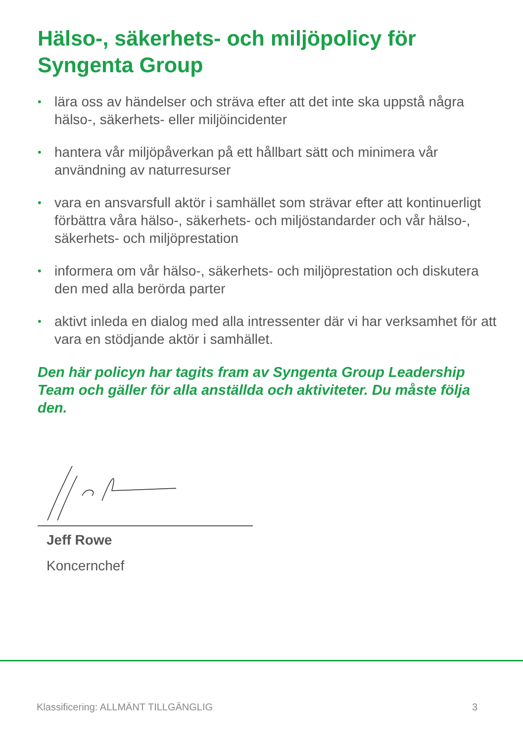Hälso-, säkerhets- och miljöpolicy för Syngenta Group
• lära oss av händelser och sträva efter att det inte ska uppstå några hälso-, säkerhets- eller miljöincidenter
• hantera vår miljöpåverkan på ett hållbart sätt och minimera vår användning av naturresurser
• vara en ansvarsfull aktör i samhället som strävar efter att kontinuerligt förbättra våra hälso-, säkerhets- och miljöstandarder och vår hälso-, säkerhets- och miljöprestation
• informera om vår hälso-, säkerhets- och miljöprestation och diskutera den med alla berörda parter
• aktivt inleda en dialog med alla intressenter där vi har verksamhet för att vara en stödjande aktör i samhället.
Den här policyn har tagits fram av Syngenta Group Leadership Team och gäller för alla anställda och aktiviteter. Du måste följa den.
Jeff Rowe
Koncernchef
Klassificering: ALLMÄNT TILLGÄNGLIG 3